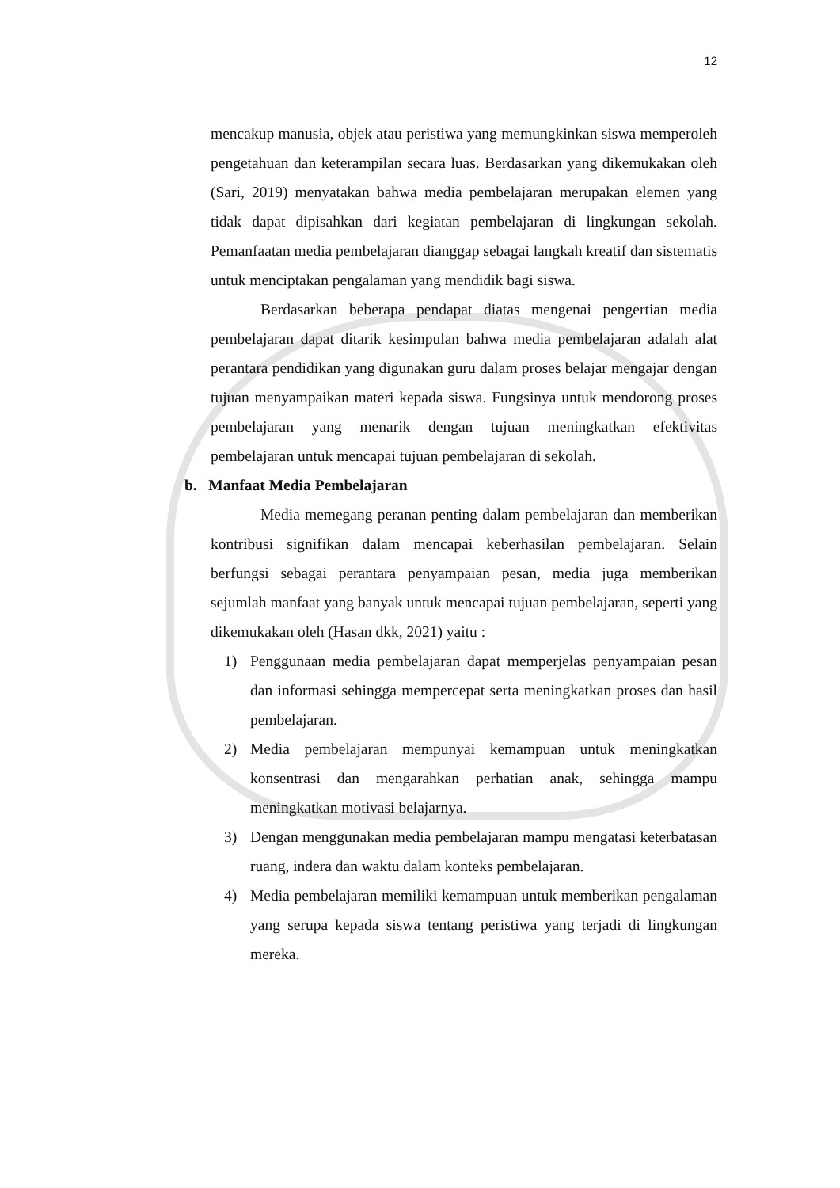12
mencakup manusia, objek atau peristiwa yang memungkinkan siswa memperoleh pengetahuan dan keterampilan secara luas. Berdasarkan yang dikemukakan oleh (Sari, 2019) menyatakan bahwa media pembelajaran merupakan elemen yang tidak dapat dipisahkan dari kegiatan pembelajaran di lingkungan sekolah. Pemanfaatan media pembelajaran dianggap sebagai langkah kreatif dan sistematis untuk menciptakan pengalaman yang mendidik bagi siswa.
Berdasarkan beberapa pendapat diatas mengenai pengertian media pembelajaran dapat ditarik kesimpulan bahwa media pembelajaran adalah alat perantara pendidikan yang digunakan guru dalam proses belajar mengajar dengan tujuan menyampaikan materi kepada siswa. Fungsinya untuk mendorong proses pembelajaran yang menarik dengan tujuan meningkatkan efektivitas pembelajaran untuk mencapai tujuan pembelajaran di sekolah.
b. Manfaat Media Pembelajaran
Media memegang peranan penting dalam pembelajaran dan memberikan kontribusi signifikan dalam mencapai keberhasilan pembelajaran. Selain berfungsi sebagai perantara penyampaian pesan, media juga memberikan sejumlah manfaat yang banyak untuk mencapai tujuan pembelajaran, seperti yang dikemukakan oleh (Hasan dkk, 2021) yaitu :
1) Penggunaan media pembelajaran dapat memperjelas penyampaian pesan dan informasi sehingga mempercepat serta meningkatkan proses dan hasil pembelajaran.
2) Media pembelajaran mempunyai kemampuan untuk meningkatkan konsentrasi dan mengarahkan perhatian anak, sehingga mampu meningkatkan motivasi belajarnya.
3) Dengan menggunakan media pembelajaran mampu mengatasi keterbatasan ruang, indera dan waktu dalam konteks pembelajaran.
4) Media pembelajaran memiliki kemampuan untuk memberikan pengalaman yang serupa kepada siswa tentang peristiwa yang terjadi di lingkungan mereka.